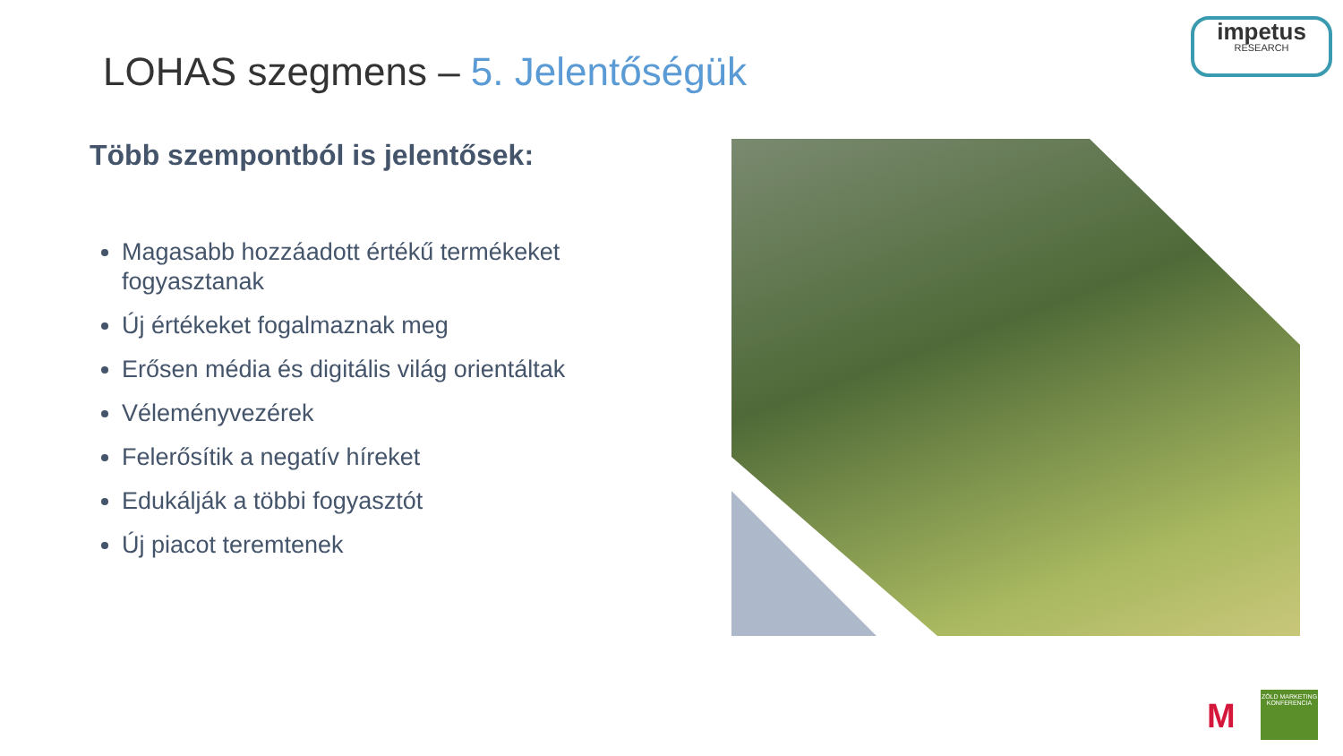impetus
RESEARCH
LOHAS szegmens – 5. Jelentőségük
Több szempontból is jelentősek:
Magasabb hozzáadott értékű termékeket fogyasztanak
Új értékeket fogalmaznak meg
Erősen média és digitális világ orientáltak
Véleményvezérek
Felerősítik a negatív híreket
Edukálják a többi fogyasztót
Új piacot teremtenek
M
ZÖLD MARKETING KONFERENCIA